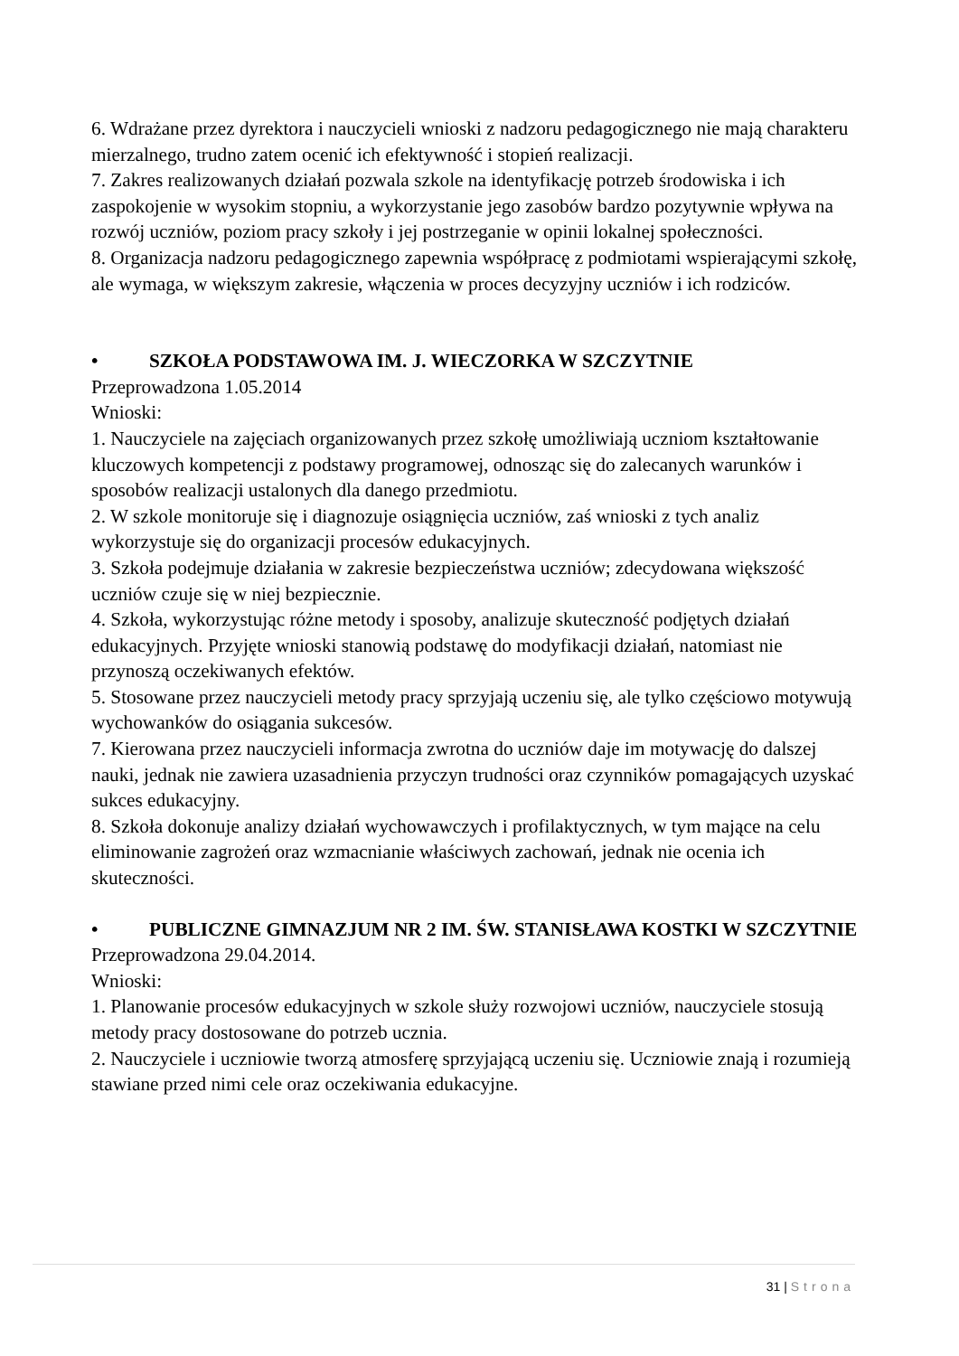6. Wdrażane przez dyrektora i nauczycieli wnioski z nadzoru pedagogicznego nie mają charakteru mierzalnego, trudno zatem ocenić ich efektywność i stopień realizacji.
7. Zakres realizowanych działań pozwala szkole na identyfikację potrzeb środowiska i ich zaspokojenie w wysokim stopniu, a wykorzystanie jego zasobów bardzo pozytywnie wpływa na rozwój uczniów, poziom pracy szkoły i jej postrzeganie w opinii lokalnej społeczności.
8. Organizacja nadzoru pedagogicznego zapewnia współpracę z podmiotami wspierającymi szkołę, ale wymaga, w większym zakresie, włączenia w proces decyzyjny uczniów i ich rodziców.
• SZKOŁA PODSTAWOWA IM. J. WIECZORKA W SZCZYTNIE
Przeprowadzona 1.05.2014
Wnioski:
1. Nauczyciele na zajęciach organizowanych przez szkołę umożliwiają uczniom kształtowanie kluczowych kompetencji z podstawy programowej, odnosząc się do zalecanych warunków i sposobów realizacji ustalonych dla danego przedmiotu.
2. W szkole monitoruje się i diagnozuje osiągnięcia uczniów, zaś wnioski z tych analiz wykorzystuje się do organizacji procesów edukacyjnych.
3. Szkoła podejmuje działania w zakresie bezpieczeństwa uczniów; zdecydowana większość uczniów czuje się w niej bezpiecznie.
4. Szkoła, wykorzystując różne metody i sposoby, analizuje skuteczność podjętych działań
edukacyjnych. Przyjęte wnioski stanowią podstawę do modyfikacji działań, natomiast nie przynoszą oczekiwanych efektów.
5. Stosowane przez nauczycieli metody pracy sprzyjają uczeniu się, ale tylko częściowo motywują wychowanków do osiągania sukcesów.
7. Kierowana przez nauczycieli informacja zwrotna do uczniów daje im motywację do dalszej nauki, jednak nie zawiera uzasadnienia przyczyn trudności oraz czynników pomagających uzyskać sukces edukacyjny.
8. Szkoła dokonuje analizy działań wychowawczych i profilaktycznych, w tym mające na celu eliminowanie zagrożeń oraz wzmacnianie właściwych zachowań, jednak nie ocenia ich skuteczności.
• PUBLICZNE GIMNAZJUM NR 2 IM. ŚW. STANISŁAWA KOSTKI W SZCZYTNIE
Przeprowadzona 29.04.2014.
Wnioski:
1. Planowanie procesów edukacyjnych w szkole służy rozwojowi uczniów, nauczyciele stosują metody pracy dostosowane do potrzeb ucznia.
2. Nauczyciele i uczniowie tworzą atmosferę sprzyjającą uczeniu się. Uczniowie znają i rozumieją stawiane przed nimi cele oraz oczekiwania edukacyjne.
31 | Strona